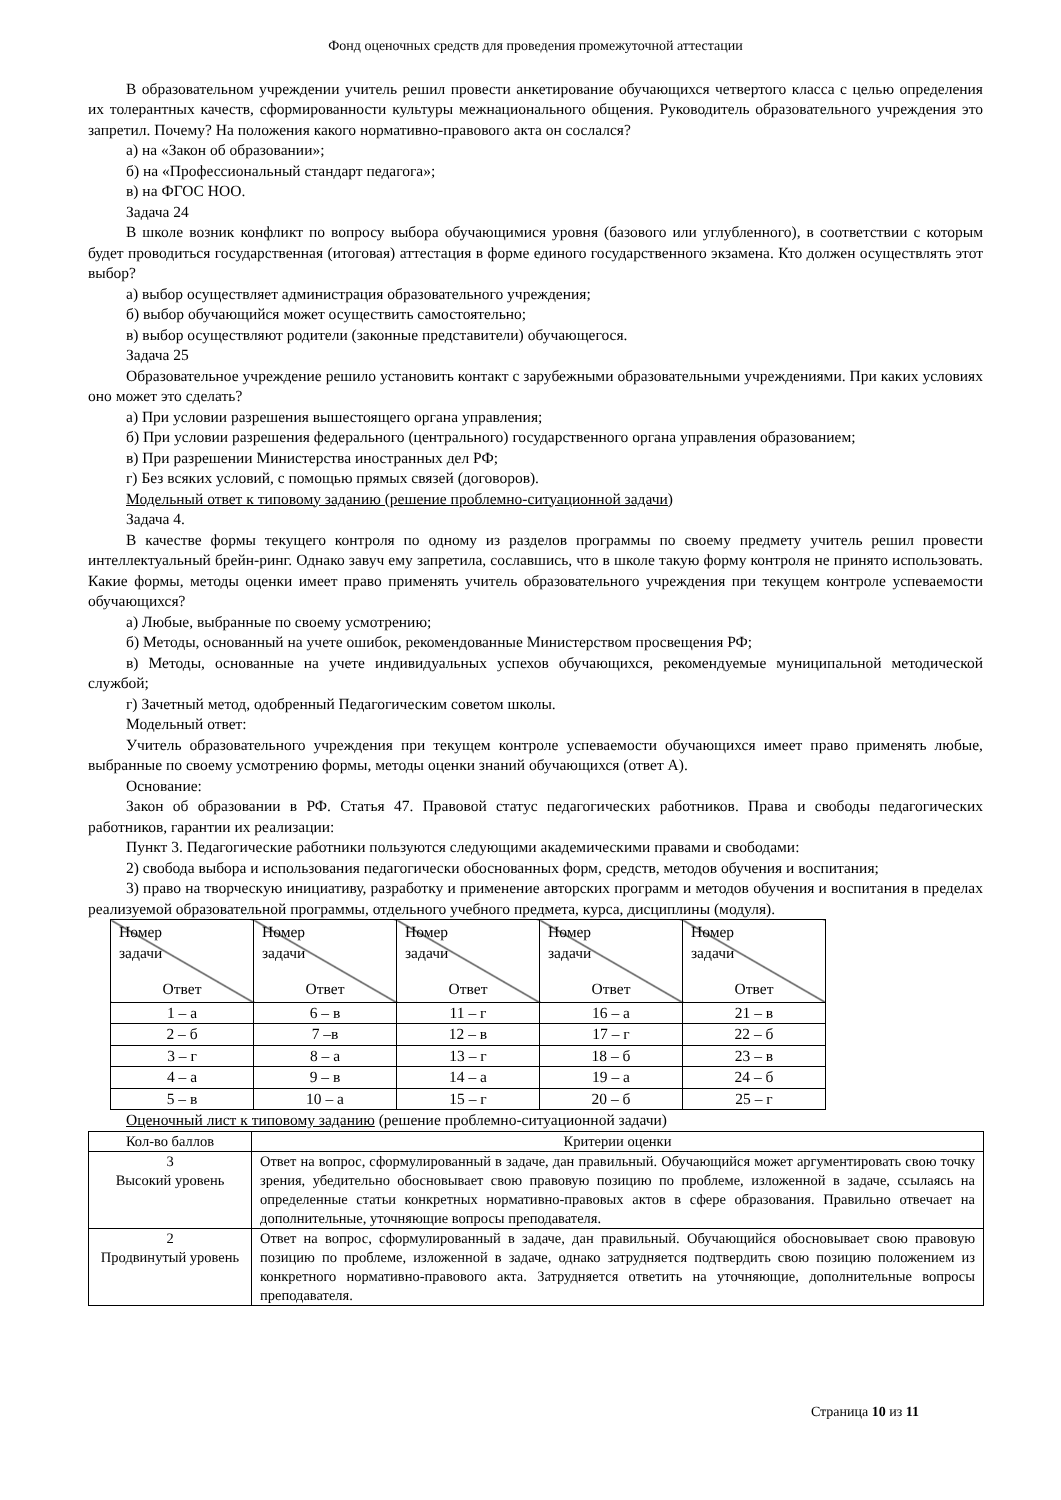Фонд оценочных средств для проведения промежуточной аттестации
В образовательном учреждении учитель решил провести анкетирование обучающихся четвертого класса с целью определения их толерантных качеств, сформированности культуры межнационального общения. Руководитель образовательного учреждения это запретил. Почему? На положения какого нормативно-правового акта он сослался?
а) на «Закон об образовании»;
б) на «Профессиональный стандарт педагога»;
в) на ФГОС НОО.
Задача 24
В школе возник конфликт по вопросу выбора обучающимися уровня (базового или углубленного), в соответствии с которым будет проводиться государственная (итоговая) аттестация в форме единого государственного экзамена. Кто должен осуществлять этот выбор?
а) выбор осуществляет администрация образовательного учреждения;
б) выбор обучающийся может осуществить самостоятельно;
в) выбор осуществляют родители (законные представители) обучающегося.
Задача 25
Образовательное учреждение решило установить контакт с зарубежными образовательными учреждениями. При каких условиях оно может это сделать?
а) При условии разрешения вышестоящего органа управления;
б) При условии разрешения федерального (центрального) государственного органа управления образованием;
в) При разрешении Министерства иностранных дел РФ;
г) Без всяких условий, с помощью прямых связей (договоров).
Модельный ответ к типовому заданию (решение проблемно-ситуационной задачи)
Задача 4.
В качестве формы текущего контроля по одному из разделов программы по своему предмету учитель решил провести интеллектуальный брейн-ринг. Однако завуч ему запретила, сославшись, что в школе такую форму контроля не принято использовать. Какие формы, методы оценки имеет право применять учитель образовательного учреждения при текущем контроле успеваемости обучающихся?
а) Любые, выбранные по своему усмотрению;
б) Методы, основанный на учете ошибок, рекомендованные Министерством просвещения РФ;
в) Методы, основанные на учете индивидуальных успехов обучающихся, рекомендуемые муниципальной методической службой;
г) Зачетный метод, одобренный Педагогическим советом школы.
Модельный ответ:
Учитель образовательного учреждения при текущем контроле успеваемости обучающихся имеет право применять любые, выбранные по своему усмотрению формы, методы оценки знаний обучающихся (ответ А).
Основание:
Закон об образовании в РФ. Статья 47. Правовой статус педагогических работников. Права и свободы педагогических работников, гарантии их реализации:
Пункт 3. Педагогические работники пользуются следующими академическими правами и свободами:
2) свобода выбора и использования педагогически обоснованных форм, средств, методов обучения и воспитания;
3) право на творческую инициативу, разработку и применение авторских программ и методов обучения и воспитания в пределах реализуемой образовательной программы, отдельного учебного предмета, курса, дисциплины (модуля).
| Номер задачи Ответ | Номер задачи Ответ | Номер задачи Ответ | Номер задачи Ответ | Номер задачи Ответ |
| 1 – а | 6 – в | 11 – г | 16 – а | 21 – в |
| 2 – б | 7 –в | 12 – в | 17 – г | 22 – б |
| 3 – г | 8 – а | 13 – г | 18 – б | 23 – в |
| 4 – а | 9 – в | 14 – а | 19 – а | 24 – б |
| 5 – в | 10 – а | 15 – г | 20 – б | 25 – г |
Оценочный лист к типовому заданию (решение проблемно-ситуационной задачи)
| Кол-во баллов | Критерии оценки |
| 3 Высокий уровень | Ответ на вопрос, сформулированный в задаче, дан правильный. Обучающийся может аргументировать свою точку зрения, убедительно обосновывает свою правовую позицию по проблеме, изложенной в задаче, ссылаясь на определенные статьи конкретных нормативно-правовых актов в сфере образования. Правильно отвечает на дополнительные, уточняющие вопросы преподавателя. |
| 2 Продвинутый уровень | Ответ на вопрос, сформулированный в задаче, дан правильный. Обучающийся обосновывает свою правовую позицию по проблеме, изложенной в задаче, однако затрудняется подтвердить свою позицию положением из конкретного нормативно-правового акта. Затрудняется ответить на уточняющие, дополнительные вопросы преподавателя. |
Страница 10 из 11